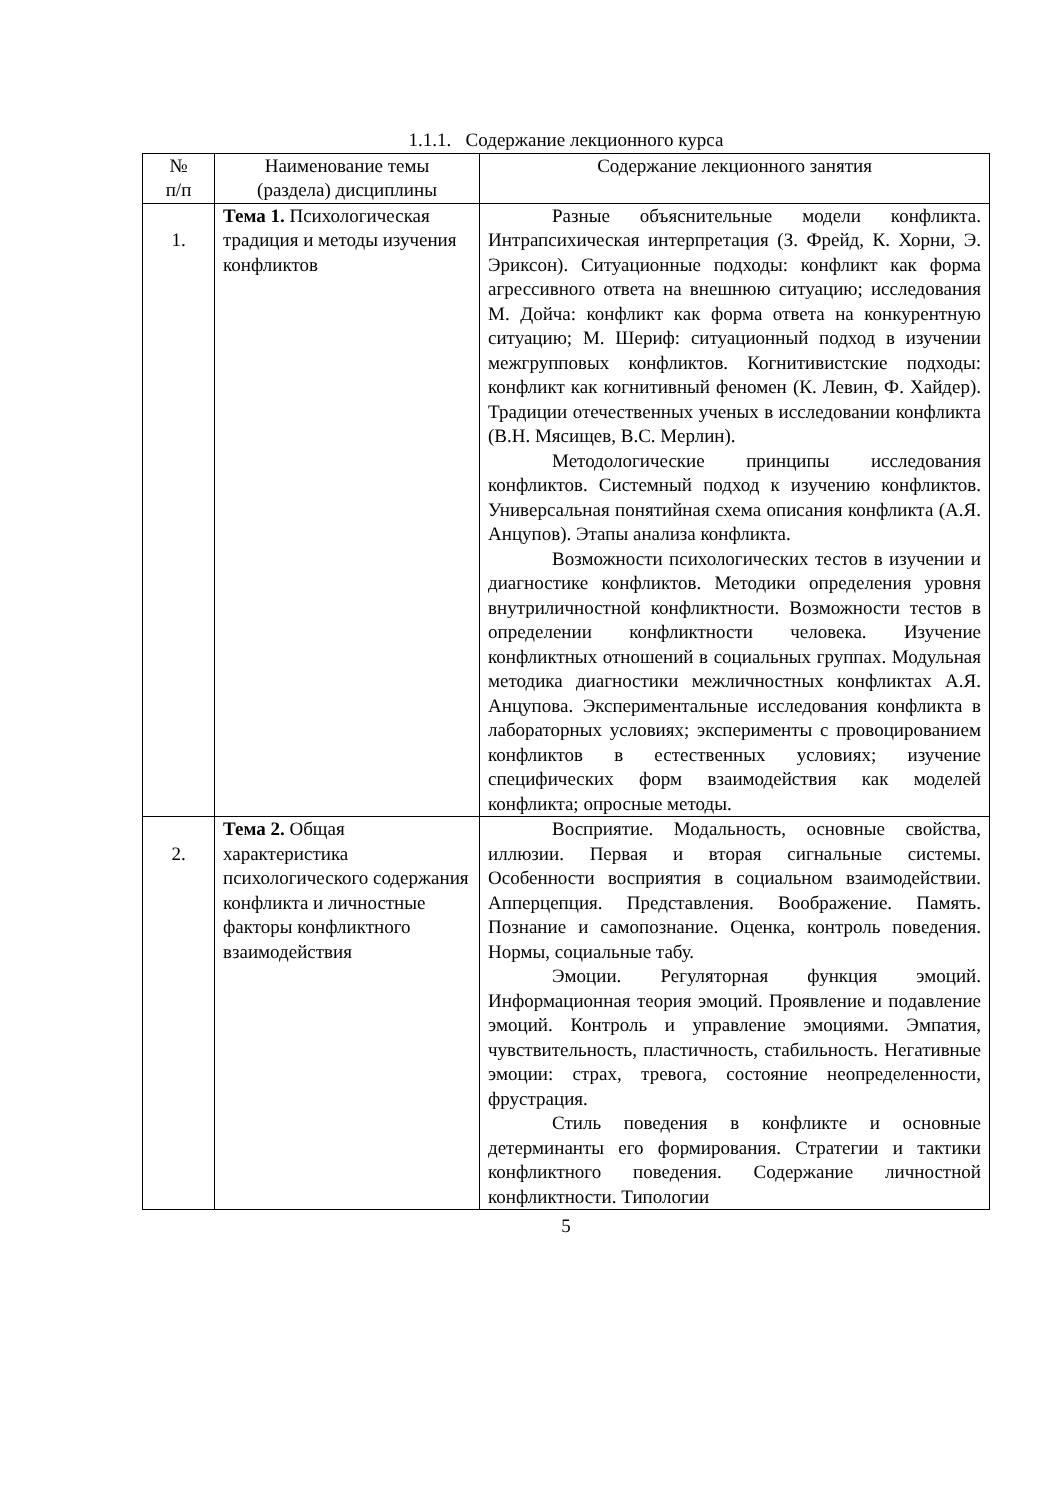1.1.1. Содержание лекционного курса
| № п/п | Наименование темы (раздела) дисциплины | Содержание лекционного занятия |
| --- | --- | --- |
| 1. | Тема 1. Психологическая традиция и методы изучения конфликтов | Разные объяснительные модели конфликта. Интрапсихическая интерпретация (З. Фрейд, К. Хорни, Э. Эриксон). Ситуационные подходы: конфликт как форма агрессивного ответа на внешнюю ситуацию; исследования М. Дойча: конфликт как форма ответа на конкурентную ситуацию; М. Шериф: ситуационный подход в изучении межгрупповых конфликтов. Когнитивистские подходы: конфликт как когнитивный феномен (К. Левин, Ф. Хайдер). Традиции отечественных ученых в исследовании конфликта (В.Н. Мясищев, В.С. Мерлин). Методологические принципы исследования конфликтов. Системный подход к изучению конфликтов. Универсальная понятийная схема описания конфликта (А.Я. Анцупов). Этапы анализа конфликта. Возможности психологических тестов в изучении и диагностике конфликтов. Методики определения уровня внутриличностной конфликтности. Возможности тестов в определении конфликтности человека. Изучение конфликтных отношений в социальных группах. Модульная методика диагностики межличностных конфликтах А.Я. Анцупова. Экспериментальные исследования конфликта в лабораторных условиях; эксперименты с провоцированием конфликтов в естественных условиях; изучение специфических форм взаимодействия как моделей конфликта; опросные методы. |
| 2. | Тема 2. Общая характеристика психологического содержания конфликта и личностные факторы конфликтного взаимодействия | Восприятие. Модальность, основные свойства, иллюзии. Первая и вторая сигнальные системы. Особенности восприятия в социальном взаимодействии. Апперцепция. Представления. Воображение. Память. Познание и самопознание. Оценка, контроль поведения. Нормы, социальные табу. Эмоции. Регуляторная функция эмоций. Информационная теория эмоций. Проявление и подавление эмоций. Контроль и управление эмоциями. Эмпатия, чувствительность, пластичность, стабильность. Негативные эмоции: страх, тревога, состояние неопределенности, фрустрация. Стиль поведения в конфликте и основные детерминанты его формирования. Стратегии и тактики конфликтного поведения. Содержание личностной конфликтности. Типологии |
5